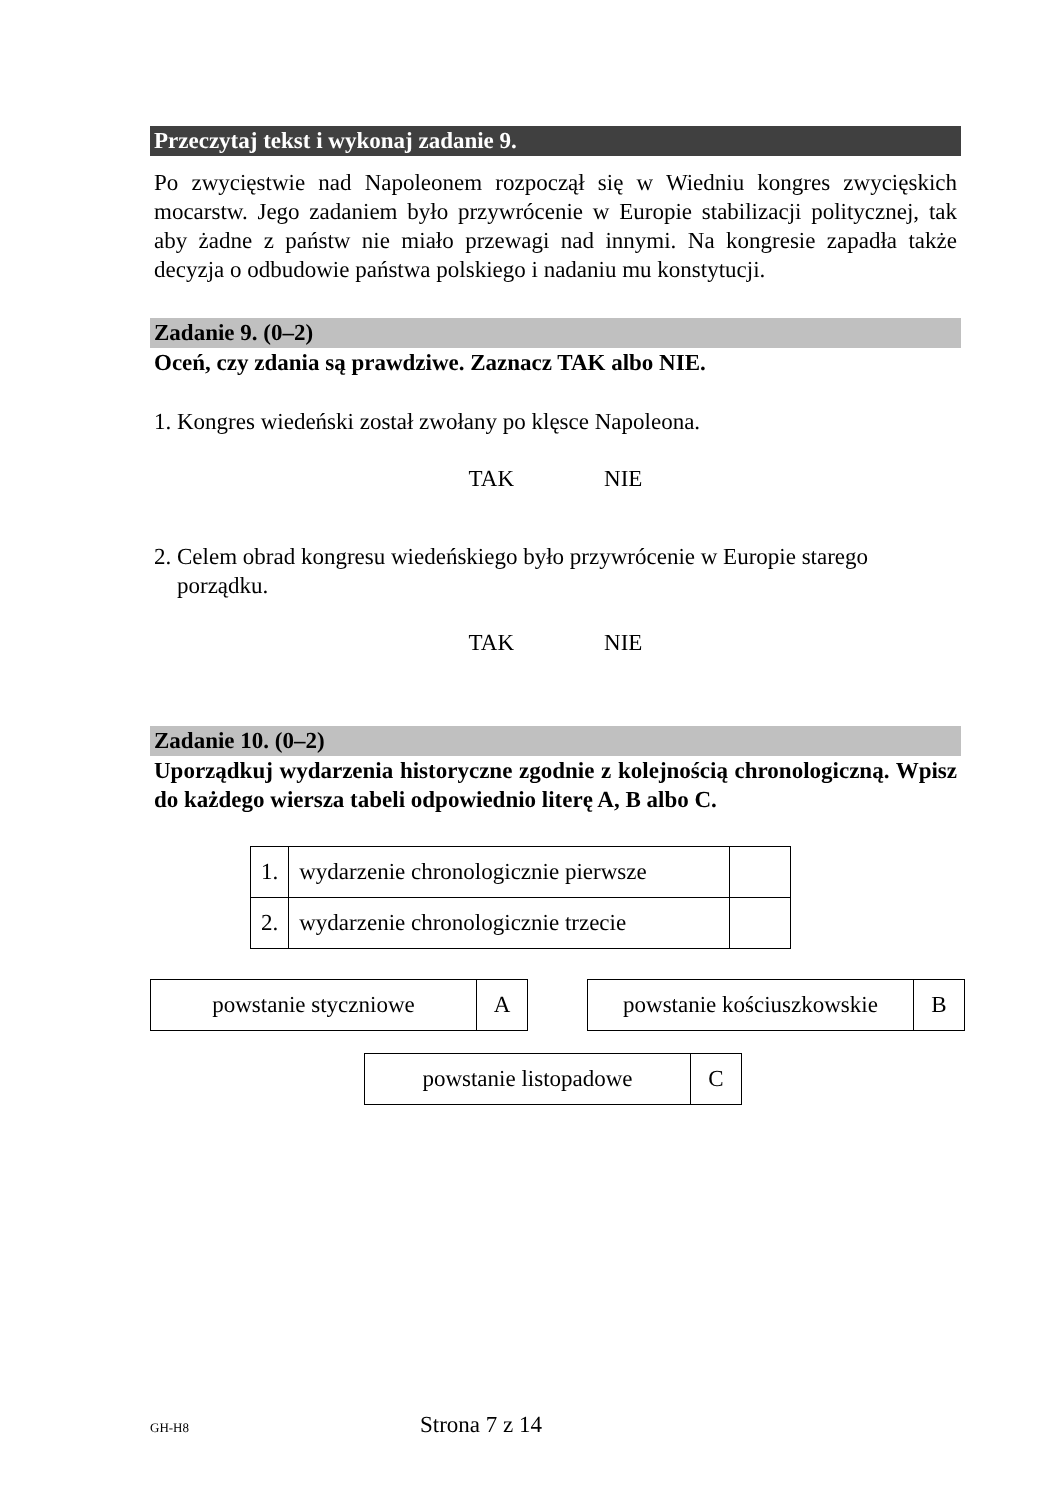Przeczytaj tekst i wykonaj zadanie 9.
Po zwycięstwie nad Napoleonem rozpoczął się w Wiedniu kongres zwycięskich mocarstw. Jego zadaniem było przywrócenie w Europie stabilizacji politycznej, tak aby żadne z państw nie miało przewagi nad innymi. Na kongresie zapadła także decyzja o odbudowie państwa polskiego i nadaniu mu konstytucji.
Zadanie 9. (0–2)
Oceń, czy zdania są prawdziwe. Zaznacz TAK albo NIE.
1. Kongres wiedeński został zwołany po klęsce Napoleona.
TAK NIE
2. Celem obrad kongresu wiedeńskiego było przywrócenie w Europie starego
porządku.
TAK NIE
Zadanie 10. (0–2)
Uporządkuj wydarzenia historyczne zgodnie z kolejnością chronologiczną. Wpisz do każdego wiersza tabeli odpowiednio literę A, B albo C.
| 1. | wydarzenie chronologicznie pierwsze | |
| 2. | wydarzenie chronologicznie trzecie | |
| powstanie styczniowe | A |
| powstanie kościuszkowskie | B |
| powstanie listopadowe | C |
GH-H8 Strona 7 z 14